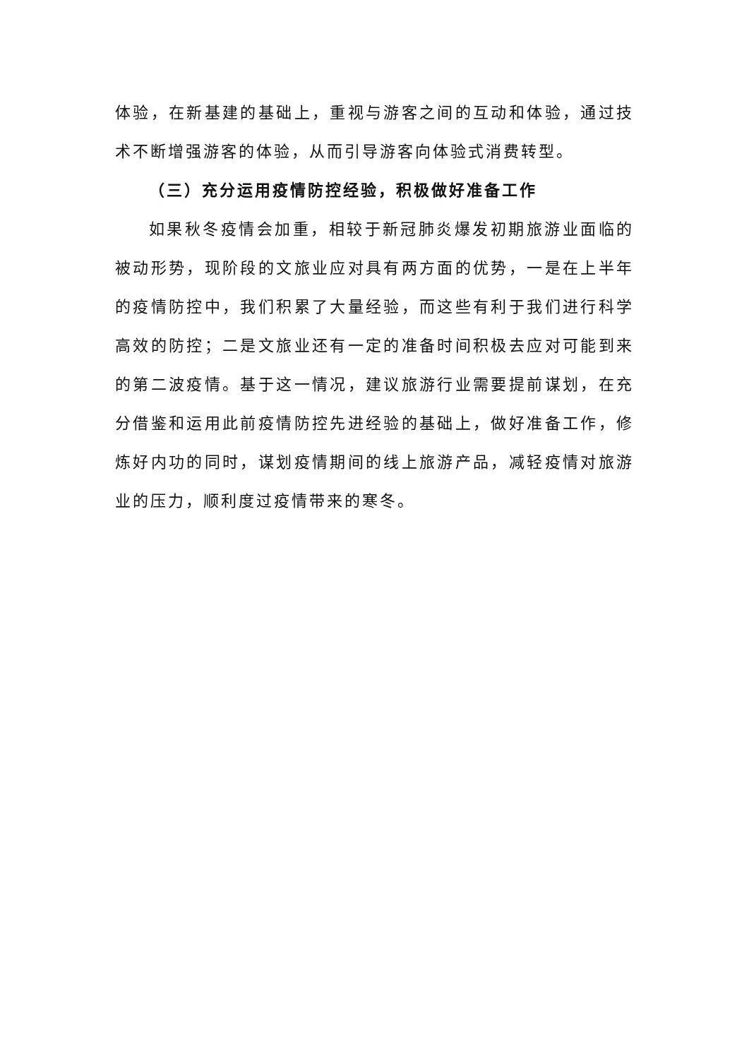体验，在新基建的基础上，重视与游客之间的互动和体验，通过技术不断增强游客的体验，从而引导游客向体验式消费转型。
（三）充分运用疫情防控经验，积极做好准备工作
如果秋冬疫情会加重，相较于新冠肺炎爆发初期旅游业面临的被动形势，现阶段的文旅业应对具有两方面的优势，一是在上半年的疫情防控中，我们积累了大量经验，而这些有利于我们进行科学高效的防控；二是文旅业还有一定的准备时间积极去应对可能到来的第二波疫情。基于这一情况，建议旅游行业需要提前谋划，在充分借鉴和运用此前疫情防控先进经验的基础上，做好准备工作，修炼好内功的同时，谋划疫情期间的线上旅游产品，减轻疫情对旅游业的压力，顺利度过疫情带来的寒冬。